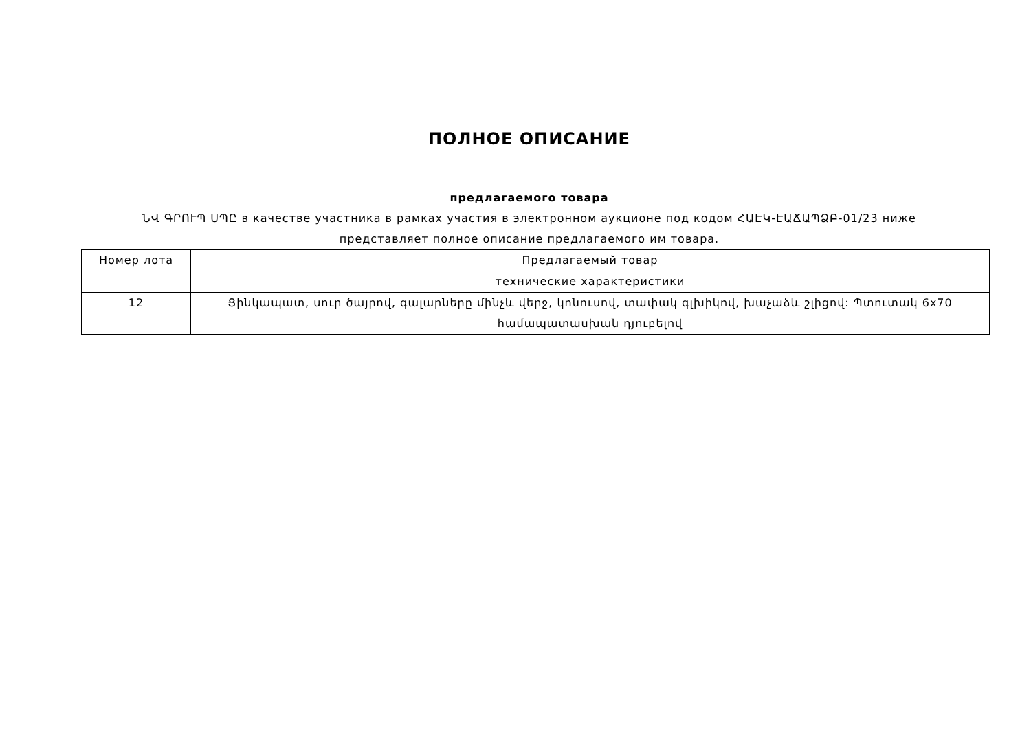ПОЛНОЕ ОПИСАНИЕ
предлагаемого товара
ՆՎ ԳՐՈՒՊ ՍՊԸ в качестве участника в рамках участия в электронном аукционе под кодом ՀԱԷԿ-ԷԱՃԱՊՁԲ-01/23 ниже
представляет полное описание предлагаемого им товара.
| Номер лота | Предлагаемый товар |
| --- | --- |
| | технические характеристики |
| 12 | Ցինկապատ, սուր ծայրով, գալարները մինչև վերջ, կոնուսով, տափակ գլխիկով, խաչաձև շլիցով: Պտուտակ 6x70 համապատասխան դյուբելով |